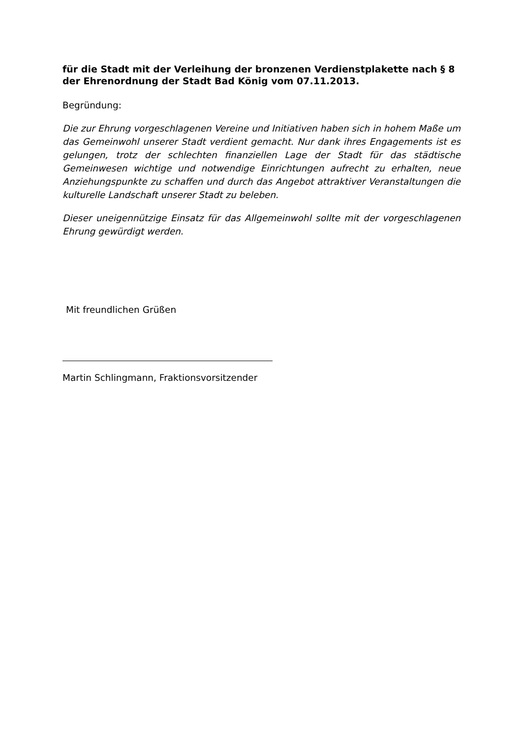für die Stadt mit der Verleihung der bronzenen Verdienstplakette nach § 8 der Ehrenordnung der Stadt Bad König vom 07.11.2013.
Begründung:
Die zur Ehrung vorgeschlagenen Vereine und Initiativen haben sich in hohem Maße um das Gemeinwohl unserer Stadt verdient gemacht. Nur dank ihres Engagements ist es gelungen, trotz der schlechten finanziellen Lage der Stadt für das städtische Gemeinwesen wichtige und notwendige Einrichtungen aufrecht zu erhalten, neue Anziehungspunkte zu schaffen und durch das Angebot attraktiver Veranstaltungen die kulturelle Landschaft unserer Stadt zu beleben.
Dieser uneigennützige Einsatz für das Allgemeinwohl sollte mit der vorgeschlagenen Ehrung gewürdigt werden.
Mit freundlichen Grüßen
Martin Schlingmann, Fraktionsvorsitzender